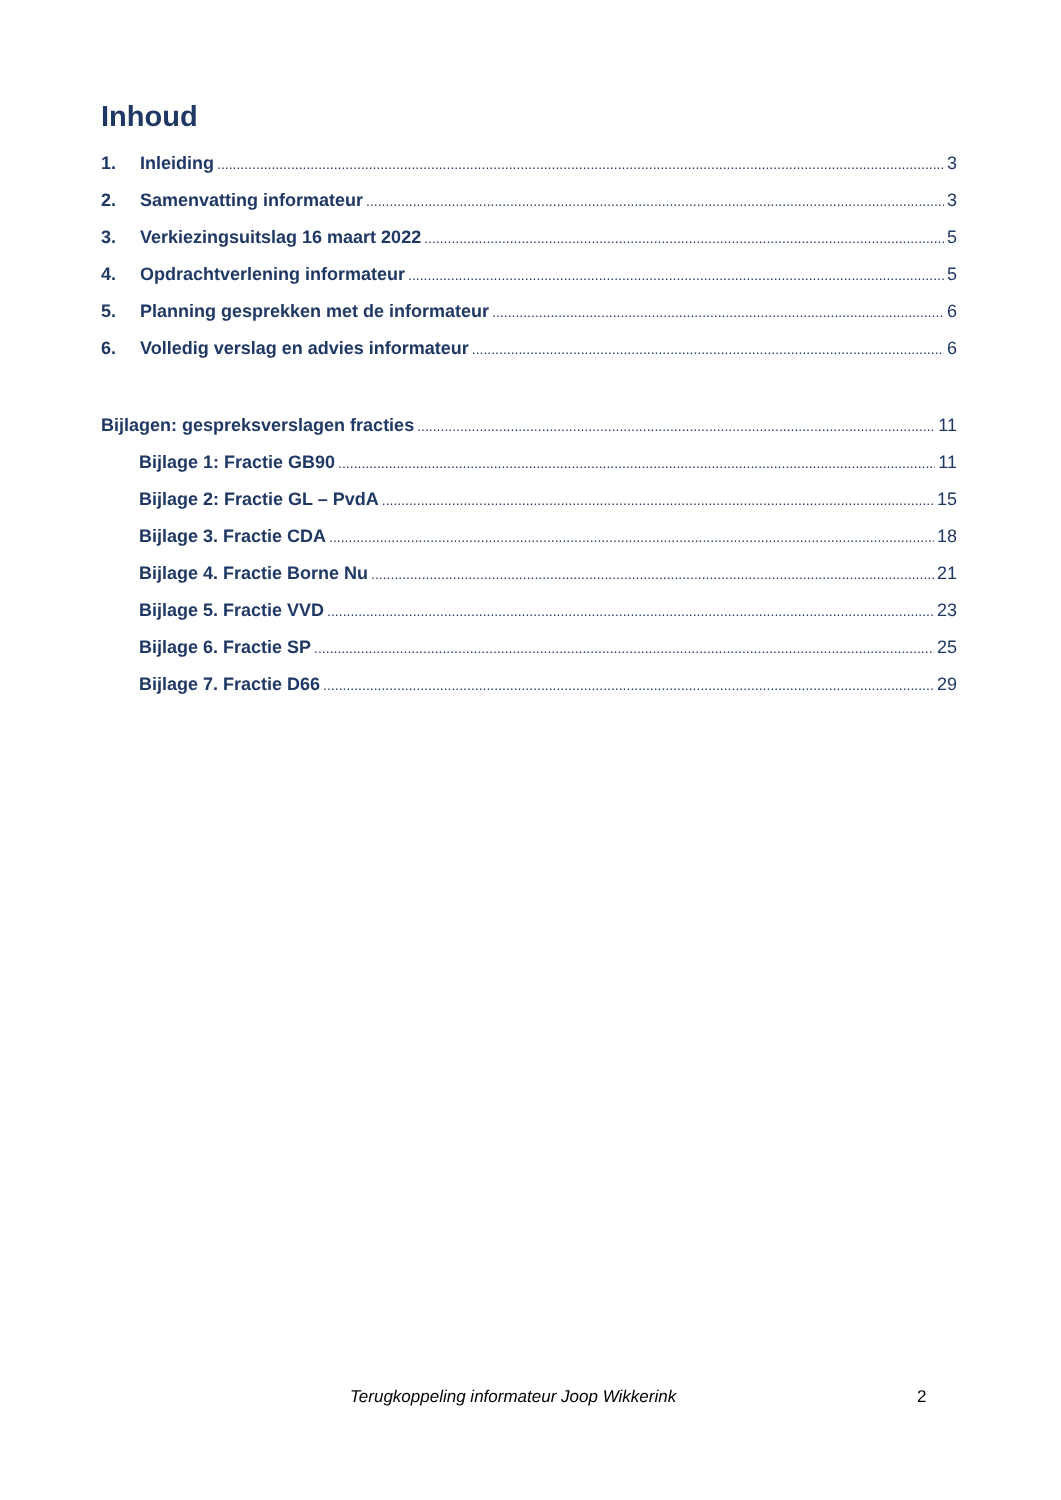Inhoud
1. Inleiding 3
2. Samenvatting informateur 3
3. Verkiezingsuitslag 16 maart 2022 5
4. Opdrachtverlening informateur 5
5. Planning gesprekken met de informateur 6
6. Volledig verslag en advies informateur 6
Bijlagen: gespreksverslagen fracties 11
Bijlage 1: Fractie GB90 11
Bijlage 2: Fractie GL – PvdA 15
Bijlage 3. Fractie CDA 18
Bijlage 4. Fractie Borne Nu 21
Bijlage 5. Fractie VVD 23
Bijlage 6. Fractie SP 25
Bijlage 7. Fractie D66 29
Terugkoppeling informateur Joop Wikkerink 2